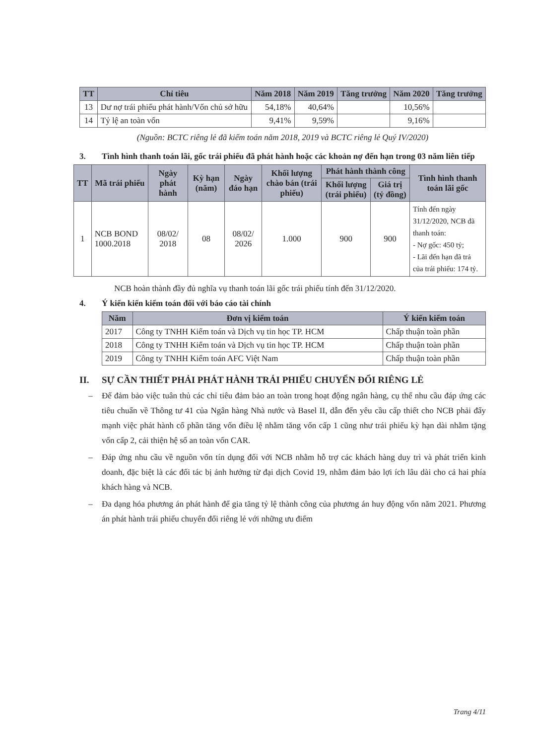| TT | Chỉ tiêu | Năm 2018 | Năm 2019 | Tăng trưởng | Năm 2020 | Tăng trưởng |
| --- | --- | --- | --- | --- | --- | --- |
| 13 | Dư nợ trái phiếu phát hành/Vốn chủ sở hữu | 54,18% | 40,64% | | 10,56% | |
| 14 | Tỷ lệ an toàn vốn | 9,41% | 9,59% | | 9,16% | |
(Nguồn: BCTC riêng lẻ đã kiểm toán năm 2018, 2019 và BCTC riêng lẻ Quý IV/2020)
3. Tình hình thanh toán lãi, gốc trái phiếu đã phát hành hoặc các khoản nợ đến hạn trong 03 năm liên tiếp
| TT | Mã trái phiếu | Ngày phát hành | Kỳ hạn (năm) | Ngày đáo hạn | Khối lượng chào bán (trái phiếu) | Phát hành thành công | | Tình hình thanh toán lãi gốc |
| --- | --- | --- | --- | --- | --- | --- | --- | --- |
| | | | | | | Khối lượng (trái phiếu) | Giá trị (tỷ đồng) | |
| 1 | NCB BOND 1000.2018 | 08/02/ 2018 | 08 | 08/02/ 2026 | 1.000 | 900 | 900 | Tính đến ngày 31/12/2020, NCB đã thanh toán: - Nợ gốc: 450 tỷ; - Lãi đến hạn đã trả của trái phiếu: 174 tỷ. |
NCB hoàn thành đầy đủ nghĩa vụ thanh toán lãi gốc trái phiếu tính đến 31/12/2020.
4. Ý kiến kiến kiểm toán đối với báo cáo tài chính
| Năm | Đơn vị kiểm toán | Ý kiến kiểm toán |
| --- | --- | --- |
| 2017 | Công ty TNHH Kiểm toán và Dịch vụ tin học TP. HCM | Chấp thuận toàn phần |
| 2018 | Công ty TNHH Kiểm toán và Dịch vụ tin học TP. HCM | Chấp thuận toàn phần |
| 2019 | Công ty TNHH Kiểm toán AFC Việt Nam | Chấp thuận toàn phần |
II. SỰ CẦN THIẾT PHẢI PHÁT HÀNH TRÁI PHIẾU CHUYỂN ĐỔI RIÊNG LẺ
– Để đảm bảo việc tuân thủ các chỉ tiêu đảm bảo an toàn trong hoạt động ngân hàng, cụ thể nhu cầu đáp ứng các tiêu chuẩn về Thông tư 41 của Ngân hàng Nhà nước và Basel II, dẫn đến yêu cầu cấp thiết cho NCB phải đẩy mạnh việc phát hành cổ phần tăng vốn điều lệ nhằm tăng vốn cấp 1 cũng như trái phiếu kỳ hạn dài nhằm tặng vốn cấp 2, cải thiện hệ số an toàn vốn CAR.
– Đáp ứng nhu cầu về nguồn vốn tín dụng đối với NCB nhằm hỗ trợ các khách hàng duy trì và phát triển kinh doanh, đặc biệt là các đối tác bị ảnh hưởng từ đại dịch Covid 19, nhằm đảm bảo lợi ích lâu dài cho cả hai phía khách hàng và NCB.
– Đa dạng hóa phương án phát hành để gia tăng tỷ lệ thành công của phương án huy động vốn năm 2021. Phương án phát hành trái phiếu chuyển đổi riêng lẻ với những ưu điểm
Trang 4/11